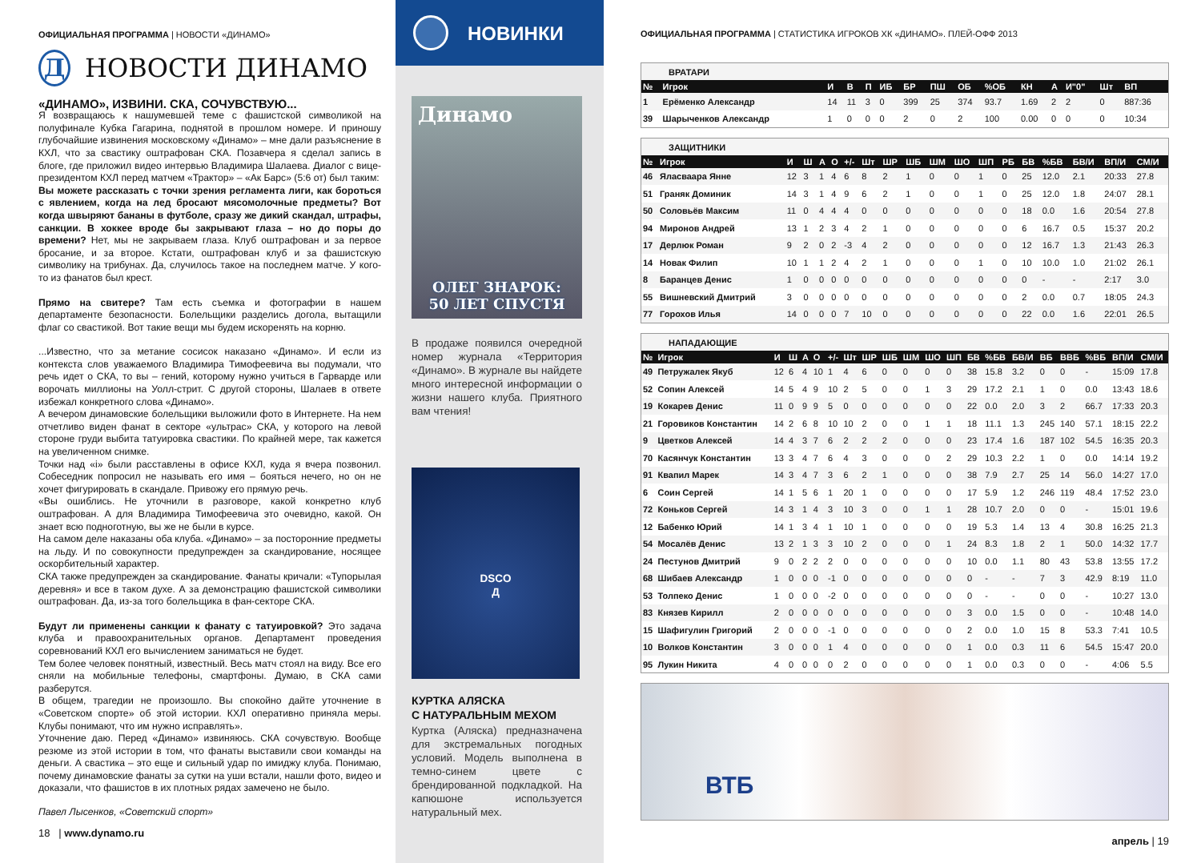ОФИЦИАЛЬНАЯ ПРОГРАММА | НОВОСТИ «ДИНАМО»
Д
НОВОСТИ ДИНАМО
«ДИНАМО», ИЗВИНИ. СКА, СОЧУВСТВУЮ...
Я возвращаюсь к нашумевшей теме с фашистской символикой на полуфинале Кубка Гагарина, поднятой в прошлом номере. И приношу глубочайшие извинения московскому «Динамо» – мне дали разъяснение в КХЛ, что за свастику оштрафован СКА. Позавчера я сделал запись в блоге, где приложил видео интервью Владимира Шалаева. Диалог с вице-президентом КХЛ перед матчем «Трактор» – «Ак Барс» (5:6 от) был таким:
Вы можете рассказать с точки зрения регламента лиги, как бороться с явлением, когда на лед бросают мясомолочные предметы? Вот когда швыряют бананы в футболе, сразу же дикий скандал, штрафы, санкции. В хоккее вроде бы закрывают глаза – но до поры до времени? Нет, мы не закрываем глаза. Клуб оштрафован и за первое бросание, и за второе. Кстати, оштрафован клуб и за фашистскую символику на трибунах. Да, случилось такое на последнем матче. У кого-то из фанатов был крест.
Прямо на свитере? Там есть съемка и фотографии в нашем департаменте безопасности. Болельщики разделись догола, вытащили флаг со свастикой. Вот такие вещи мы будем искоренять на корню.
...Известно, что за метание сосисок наказано «Динамо». И если из контекста слов уважаемого Владимира Тимофеевича вы подумали, что речь идет о СКА, то вы – гений, которому нужно учиться в Гарварде или ворочать миллионы на Уолл-стрит. С другой стороны, Шалаев в ответе избежал конкретного слова «Динамо».
А вечером динамовские болельщики выложили фото в Интернете. На нем отчетливо виден фанат в секторе «ультрас» СКА, у которого на левой стороне груди выбита татуировка свастики. По крайней мере, так кажется на увеличенном снимке.
Точки над «i» были расставлены в офисе КХЛ, куда я вчера позвонил. Собеседник попросил не называть его имя – бояться нечего, но он не хочет фигурировать в скандале. Привожу его прямую речь.
«Вы ошиблись. Не уточнили в разговоре, какой конкретно клуб оштрафован. А для Владимира Тимофеевича это очевидно, какой. Он знает всю подноготную, вы же не были в курсе.
На самом деле наказаны оба клуба. «Динамо» – за посторонние предметы на льду. И по совокупности предупрежден за скандирование, носящее оскорбительный характер.
СКА также предупрежден за скандирование. Фанаты кричали: «Тупорылая деревня» и все в таком духе. А за демонстрацию фашистской символики оштрафован. Да, из-за того болельщика в фан-секторе СКА.
Будут ли применены санкции к фанату с татуировкой? Это задача клуба и правоохранительных органов. Департамент проведения соревнований КХЛ его вычислением заниматься не будет.
Тем более человек понятный, известный. Весь матч стоял на виду. Все его сняли на мобильные телефоны, смартфоны. Думаю, в СКА сами разберутся.
В общем, трагедии не произошло. Вы спокойно дайте уточнение в «Советском спорте» об этой истории. КХЛ оперативно приняла меры. Клубы понимают, что им нужно исправлять».
Уточнение даю. Перед «Динамо» извиняюсь. СКА сочувствую. Вообще резюме из этой истории в том, что фанаты выставили свои команды на деньги. А свастика – это еще и сильный удар по имиджу клуба. Понимаю, почему динамовские фанаты за сутки на уши встали, нашли фото, видео и доказали, что фашистов в их плотных рядах замечено не было.
Павел Лысенков, «Советский спорт»
18 | www.dynamo.ru
НОВИНКИ
Динамо
ОЛЕГ ЗНАРОК:
50 ЛЕТ СПУСТЯ
В продаже появился очередной номер журнала «Территория «Динамо». В журнале вы найдете много интересной информации о жизни нашего клуба. Приятного вам чтения!
DSCO
Д
КУРТКА АЛЯСКА
С НАТУРАЛЬНЫМ МЕХОМ
Куртка (Аляска) предназначена для экстремальных погодных условий. Модель выполнена в темно-синем цвете с брендированной подкладкой. На капюшоне используется натуральный мех.
ОФИЦИАЛЬНАЯ ПРОГРАММА | СТАТИСТИКА ИГРОКОВ ХК «ДИНАМО». ПЛЕЙ-ОФФ 2013
| ВРАТАРИ | | | | | | | | | | | | | | |
| № | Игрок | И | В | П | ИБ | БР | ПШ | ОБ | %ОБ | КН | А | И"0" | Шт | ВП |
| 1 | Ерёменко Александр | 14 | 11 | 3 | 0 | 399 | 25 | 374 | 93.7 | 1.69 | 2 | 2 | 0 | 887:36 |
| 39 | Шарыченков Александр | 1 | 0 | 0 | 0 | 2 | 0 | 2 | 100 | 0.00 | 0 | 0 | 0 | 10:34 |
| ЗАЩИТНИКИ | | | | | | | | | | | | | | | | | | |
| № | Игрок | И | Ш | А | О | +/- | Шт | ШР | ШБ | ШМ | ШО | ШП | РБ | БВ | %БВ | БВ/И | ВП/И | СМ/И |
| 46 | Яласваара Янне | 12 | 3 | 1 | 4 | 6 | 8 | 2 | 1 | 0 | 0 | 1 | 0 | 25 | 12.0 | 2.1 | 20:33 | 27.8 |
| 51 | Граняк Доминик | 14 | 3 | 1 | 4 | 9 | 6 | 2 | 1 | 0 | 0 | 1 | 0 | 25 | 12.0 | 1.8 | 24:07 | 28.1 |
| 50 | Соловьёв Максим | 11 | 0 | 4 | 4 | 4 | 0 | 0 | 0 | 0 | 0 | 0 | 0 | 18 | 0.0 | 1.6 | 20:54 | 27.8 |
| 94 | Миронов Андрей | 13 | 1 | 2 | 3 | 4 | 2 | 1 | 0 | 0 | 0 | 0 | 0 | 6 | 16.7 | 0.5 | 15:37 | 20.2 |
| 17 | Дерлюк Роман | 9 | 2 | 0 | 2 | -3 | 4 | 2 | 0 | 0 | 0 | 0 | 0 | 12 | 16.7 | 1.3 | 21:43 | 26.3 |
| 14 | Новак Филип | 10 | 1 | 1 | 2 | 4 | 2 | 1 | 0 | 0 | 0 | 1 | 0 | 10 | 10.0 | 1.0 | 21:02 | 26.1 |
| 8 | Баранцев Денис | 1 | 0 | 0 | 0 | 0 | 0 | 0 | 0 | 0 | 0 | 0 | 0 | 0 | - | - | 2:17 | 3.0 |
| 55 | Вишневский Дмитрий | 3 | 0 | 0 | 0 | 0 | 0 | 0 | 0 | 0 | 0 | 0 | 0 | 2 | 0.0 | 0.7 | 18:05 | 24.3 |
| 77 | Горохов Илья | 14 | 0 | 0 | 0 | 7 | 10 | 0 | 0 | 0 | 0 | 0 | 0 | 22 | 0.0 | 1.6 | 22:01 | 26.5 |
| НАПАДАЮЩИЕ | | | | | | | | | | | | | | | | | | | | |
| № | Игрок | И | Ш | А | О | +/- | Шт | ШР | ШБ | ШМ | ШО | ШП | БВ | %БВ | БВ/И | ВБ | ВВБ | %ВБ | ВП/И | СМ/И |
| 49 | Петружалек Якуб | 12 | 6 | 4 | 10 | 1 | 4 | 6 | 0 | 0 | 0 | 0 | 38 | 15.8 | 3.2 | 0 | 0 | - | 15:09 | 17.8 |
| 52 | Сопин Алексей | 14 | 5 | 4 | 9 | 10 | 2 | 5 | 0 | 0 | 1 | 3 | 29 | 17.2 | 2.1 | 1 | 0 | 0.0 | 13:43 | 18.6 |
| 19 | Кокарев Денис | 11 | 0 | 9 | 9 | 5 | 0 | 0 | 0 | 0 | 0 | 0 | 22 | 0.0 | 2.0 | 3 | 2 | 66.7 | 17:33 | 20.3 |
| 21 | Горовиков Константин | 14 | 2 | 6 | 8 | 10 | 10 | 2 | 0 | 0 | 1 | 1 | 18 | 11.1 | 1.3 | 245 | 140 | 57.1 | 18:15 | 22.2 |
| 9 | Цветков Алексей | 14 | 4 | 3 | 7 | 6 | 2 | 2 | 2 | 0 | 0 | 0 | 23 | 17.4 | 1.6 | 187 | 102 | 54.5 | 16:35 | 20.3 |
| 70 | Касянчук Константин | 13 | 3 | 4 | 7 | 6 | 4 | 3 | 0 | 0 | 0 | 2 | 29 | 10.3 | 2.2 | 1 | 0 | 0.0 | 14:14 | 19.2 |
| 91 | Квапил Марек | 14 | 3 | 4 | 7 | 3 | 6 | 2 | 1 | 0 | 0 | 0 | 38 | 7.9 | 2.7 | 25 | 14 | 56.0 | 14:27 | 17.0 |
| 6 | Соин Сергей | 14 | 1 | 5 | 6 | 1 | 20 | 1 | 0 | 0 | 0 | 0 | 17 | 5.9 | 1.2 | 246 | 119 | 48.4 | 17:52 | 23.0 |
| 72 | Коньков Сергей | 14 | 3 | 1 | 4 | 3 | 10 | 3 | 0 | 0 | 1 | 1 | 28 | 10.7 | 2.0 | 0 | 0 | - | 15:01 | 19.6 |
| 12 | Бабенко Юрий | 14 | 1 | 3 | 4 | 1 | 10 | 1 | 0 | 0 | 0 | 0 | 19 | 5.3 | 1.4 | 13 | 4 | 30.8 | 16:25 | 21.3 |
| 54 | Мосалёв Денис | 13 | 2 | 1 | 3 | 3 | 10 | 2 | 0 | 0 | 0 | 1 | 24 | 8.3 | 1.8 | 2 | 1 | 50.0 | 14:32 | 17.7 |
| 24 | Пестунов Дмитрий | 9 | 0 | 2 | 2 | 2 | 0 | 0 | 0 | 0 | 0 | 0 | 10 | 0.0 | 1.1 | 80 | 43 | 53.8 | 13:55 | 17.2 |
| 68 | Шибаев Александр | 1 | 0 | 0 | 0 | -1 | 0 | 0 | 0 | 0 | 0 | 0 | 0 | - | - | 7 | 3 | 42.9 | 8:19 | 11.0 |
| 53 | Толпеко Денис | 1 | 0 | 0 | 0 | -2 | 0 | 0 | 0 | 0 | 0 | 0 | 0 | - | - | 0 | 0 | - | 10:27 | 13.0 |
| 83 | Князев Кирилл | 2 | 0 | 0 | 0 | 0 | 0 | 0 | 0 | 0 | 0 | 0 | 3 | 0.0 | 1.5 | 0 | 0 | - | 10:48 | 14.0 |
| 15 | Шафигулин Григорий | 2 | 0 | 0 | 0 | -1 | 0 | 0 | 0 | 0 | 0 | 0 | 2 | 0.0 | 1.0 | 15 | 8 | 53.3 | 7:41 | 10.5 |
| 10 | Волков Константин | 3 | 0 | 0 | 0 | 1 | 4 | 0 | 0 | 0 | 0 | 0 | 1 | 0.0 | 0.3 | 11 | 6 | 54.5 | 15:47 | 20.0 |
| 95 | Лукин Никита | 4 | 0 | 0 | 0 | 0 | 2 | 0 | 0 | 0 | 0 | 0 | 1 | 0.0 | 0.3 | 0 | 0 | - | 4:06 | 5.5 |
ВТБ
апрель | 19